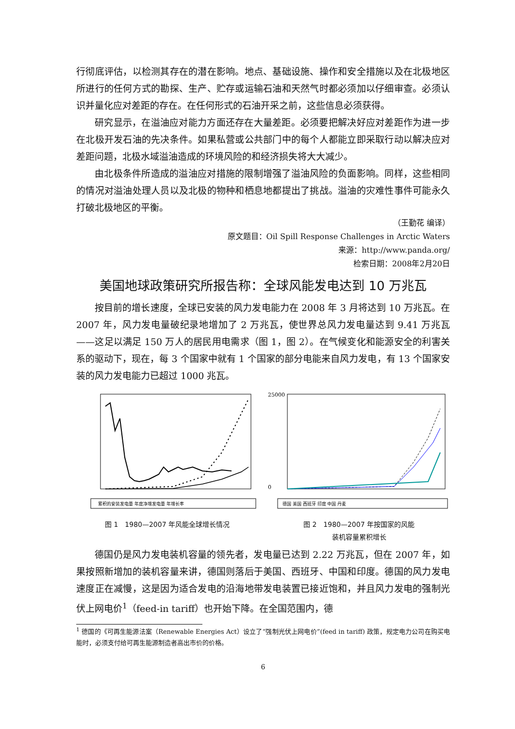行彻底评估，以检测其存在的潜在影响。地点、基础设施、操作和安全措施以及在北极地区所进行的任何方式的勘探、生产、贮存或运输石油和天然气时都必须加以仔细审查。必须认识并量化应对差距的存在。在任何形式的石油开采之前，这些信息必须获得。
研究显示，在溢油应对能力方面还存在大量差距。必须要把解决好应对差距作为进一步在北极开发石油的先决条件。如果私营或公共部门中的每个人都能立即采取行动以解决应对差距问题，北极水域溢油造成的环境风险的和经济损失将大大减少。
由北极条件所造成的溢油应对措施的限制增强了溢油风险的负面影响。同样，这些相同的情况对溢油处理人员以及北极的物种和栖息地都提出了挑战。溢油的灾难性事件可能永久打破北极地区的平衡。
（王勤花 编译）
原文题目：Oil Spill Response Challenges in Arctic Waters
来源：http://www.panda.org/
检索日期：2008年2月20日
美国地球政策研究所报告称：全球风能发电达到 10 万兆瓦
按目前的增长速度，全球已安装的风力发电能力在 2008 年 3 月将达到 10 万兆瓦。在 2007 年，风力发电量破纪录地增加了 2 万兆瓦，使世界总风力发电量达到 9.41 万兆瓦——这足以满足 150 万人的居民用电需求（图 1，图 2）。在气候变化和能源安全的利害关系的驱动下，现在，每 3 个国家中就有 1 个国家的部分电能来自风力发电，有 13 个国家安装的风力发电能力已超过 1000 兆瓦。
累积的安装发电量 年度净增发电量 年增长率
25000
0
德国 美国 西班牙 印度 中国 丹麦
图 1　1980—2007 年风能全球增长情况 图 2　1980—2007 年按国家的风能
装机容量累积增长
德国仍是风力发电装机容量的领先者，发电量已达到 2.22 万兆瓦，但在 2007 年，如果按照新增加的装机容量来讲，德国则落后于美国、西班牙、中国和印度。德国的风力发电速度正在减慢，这是因为适合发电的沿海地带发电装置已接近饱和，并且风力发电的强制光伏上网电价<sup>1</sup>（feed-in tariff）也开始下降。在全国范围内，德
<sup>1</sup> 德国的《可再生能源法案（Renewable Energies Act）设立了“强制光伏上网电价”(feed in tariff) 政策，规定电力公司在购买电能时，必须支付给可再生能源制造者高出市价的价格。
6